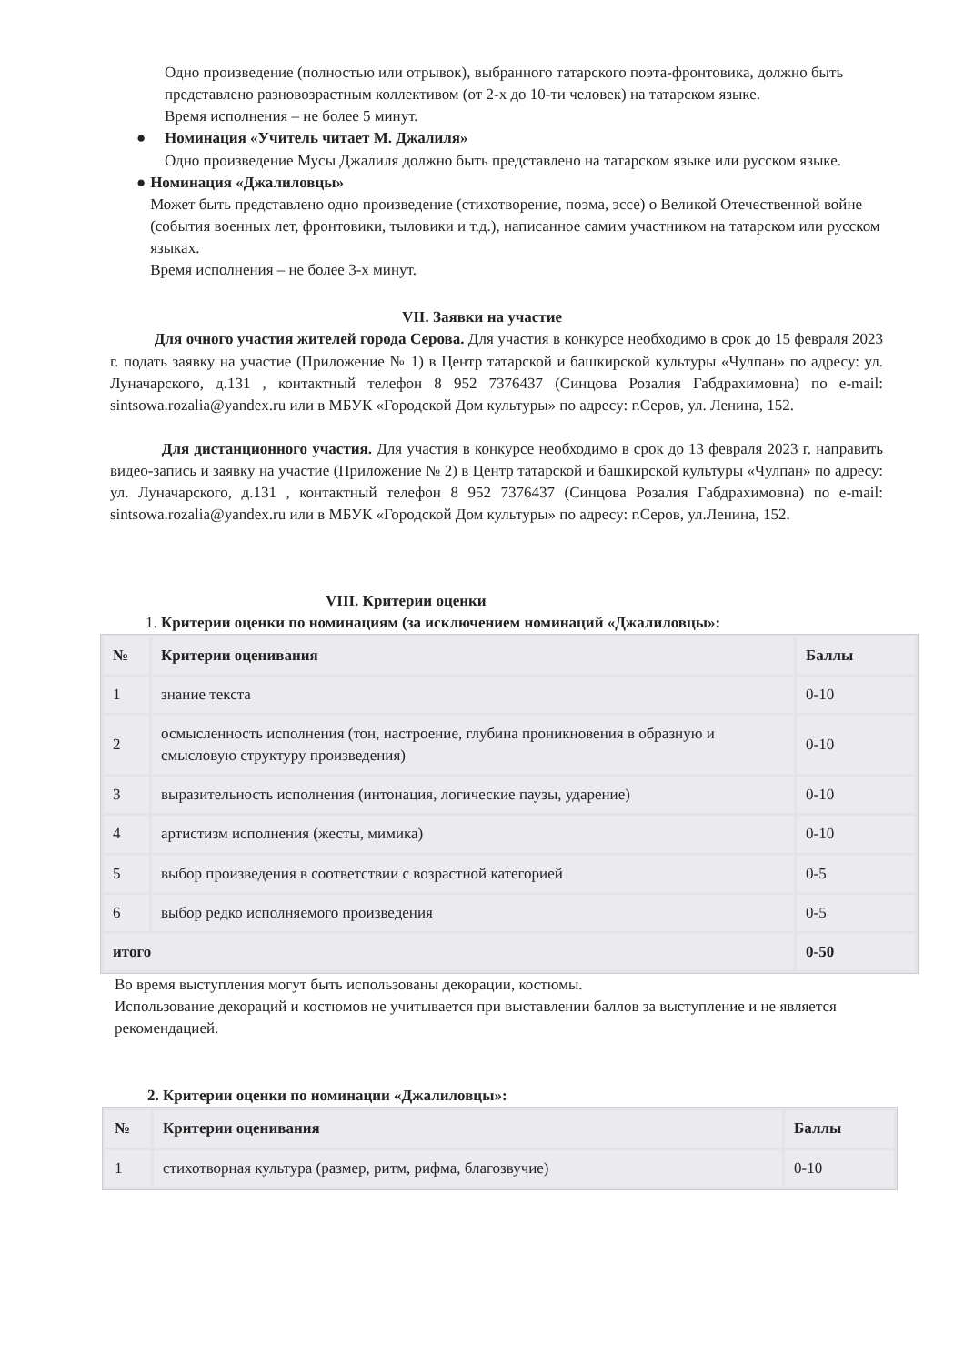Одно произведение (полностью или отрывок), выбранного татарского поэта-фронтовика, должно быть представлено разновозрастным коллективом (от 2-х до 10-ти человек) на татарском языке.
Время исполнения – не более 5 минут.
● Номинация «Учитель читает М. Джалиля»
Одно произведение Мусы Джалиля должно быть представлено на татарском языке или русском языке.
● Номинация «Джалиловцы»
Может быть представлено одно произведение (стихотворение, поэма, эссе) о Великой Отечественной войне (события военных лет, фронтовики, тыловики и т.д.), написанное самим участником на татарском или русском языках.
Время исполнения – не более 3-х минут.
VII. Заявки на участие
Для очного участия жителей города Серова. Для участия в конкурсе необходимо в срок до 15 февраля 2023 г. подать заявку на участие (Приложение № 1) в Центр татарской и башкирской культуры «Чулпан» по адресу: ул. Луначарского, д.131 , контактный телефон 8 952 7376437 (Синцова Розалия Габдрахимовна) по e-mail: sintsowa.rozalia@yandex.ru или в МБУК «Городской Дом культуры» по адресу: г.Серов, ул. Ленина, 152.
Для дистанционного участия. Для участия в конкурсе необходимо в срок до 13 февраля 2023 г. направить видео-запись и заявку на участие (Приложение № 2) в Центр татарской и башкирской культуры «Чулпан» по адресу: ул. Луначарского, д.131 , контактный телефон 8 952 7376437 (Синцова Розалия Габдрахимовна) по e-mail: sintsowa.rozalia@yandex.ru или в МБУК «Городской Дом культуры» по адресу: г.Серов, ул.Ленина, 152.
VIII. Критерии оценки
1. Критерии оценки по номинациям (за исключением номинаций «Джалиловцы»:
| № | Критерии оценивания | Баллы |
| --- | --- | --- |
| 1 | знание текста | 0-10 |
| 2 | осмысленность исполнения (тон, настроение, глубина проникновения в образную и смысловую структуру произведения) | 0-10 |
| 3 | выразительность исполнения (интонация, логические паузы, ударение) | 0-10 |
| 4 | артистизм исполнения (жесты, мимика) | 0-10 |
| 5 | выбор произведения в соответствии с возрастной категорией | 0-5 |
| 6 | выбор редко исполняемого произведения | 0-5 |
| итого | | 0-50 |
Во время выступления могут быть использованы декорации, костюмы.
Использование декораций и костюмов не учитывается при выставлении баллов за выступление и не является рекомендацией.
2. Критерии оценки по номинации «Джалиловцы»:
| № | Критерии оценивания | Баллы |
| --- | --- | --- |
| 1 | стихотворная культура (размер, ритм, рифма, благозвучие) | 0-10 |